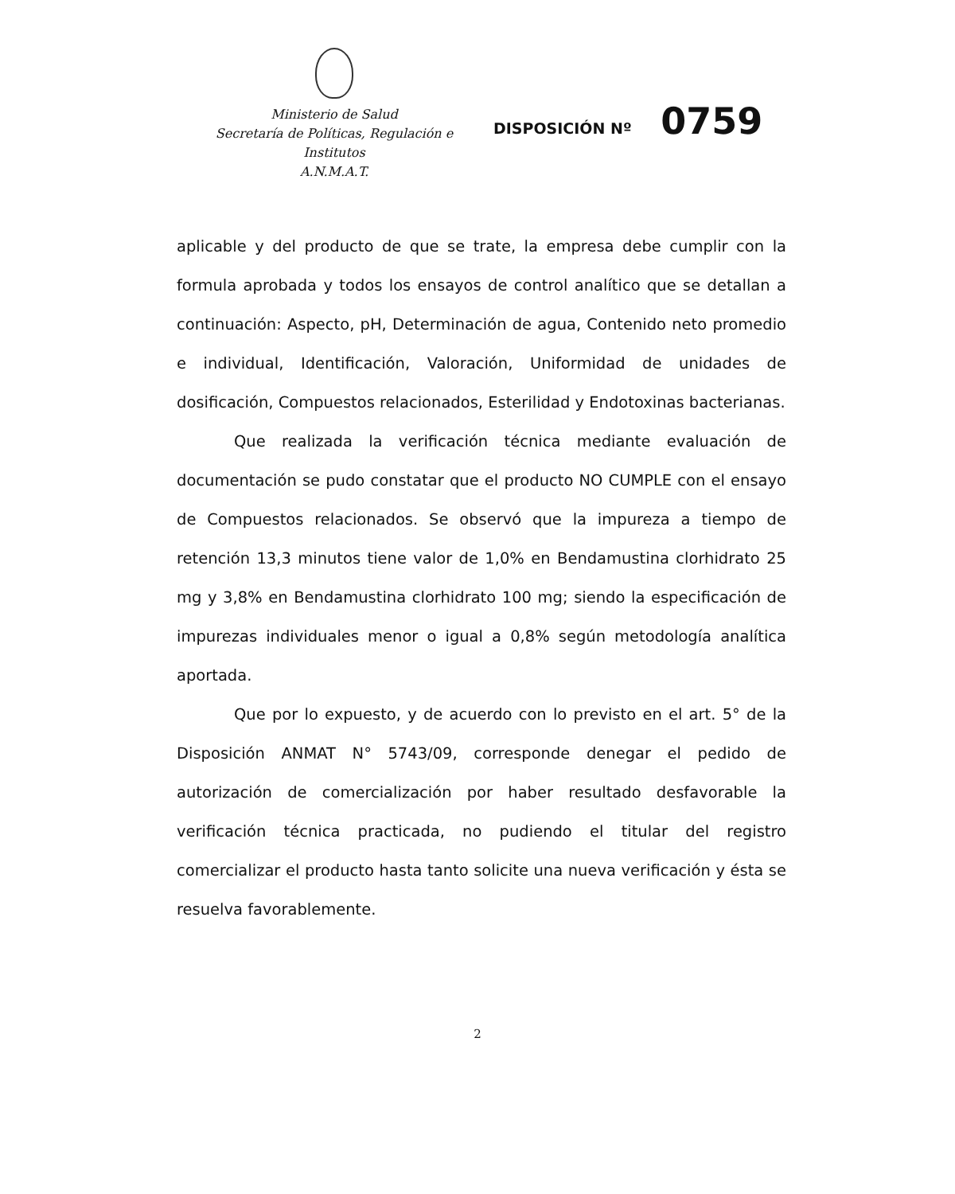Ministerio de Salud
Secretaría de Políticas, Regulación e
Institutos
A.N.M.A.T.
DISPOSICIÓN Nº 0759
aplicable y del producto de que se trate, la empresa debe cumplir con la formula aprobada y todos los ensayos de control analítico que se detallan a continuación: Aspecto, pH, Determinación de agua, Contenido neto promedio e individual, Identificación, Valoración, Uniformidad de unidades de dosificación, Compuestos relacionados, Esterilidad y Endotoxinas bacterianas.
Que realizada la verificación técnica mediante evaluación de documentación se pudo constatar que el producto NO CUMPLE con el ensayo de Compuestos relacionados. Se observó que la impureza a tiempo de retención 13,3 minutos tiene valor de 1,0% en Bendamustina clorhidrato 25 mg y 3,8% en Bendamustina clorhidrato 100 mg; siendo la especificación de impurezas individuales menor o igual a 0,8% según metodología analítica aportada.
Que por lo expuesto, y de acuerdo con lo previsto en el art. 5° de la Disposición ANMAT N° 5743/09, corresponde denegar el pedido de autorización de comercialización por haber resultado desfavorable la verificación técnica practicada, no pudiendo el titular del registro comercializar el producto hasta tanto solicite una nueva verificación y ésta se resuelva favorablemente.
2